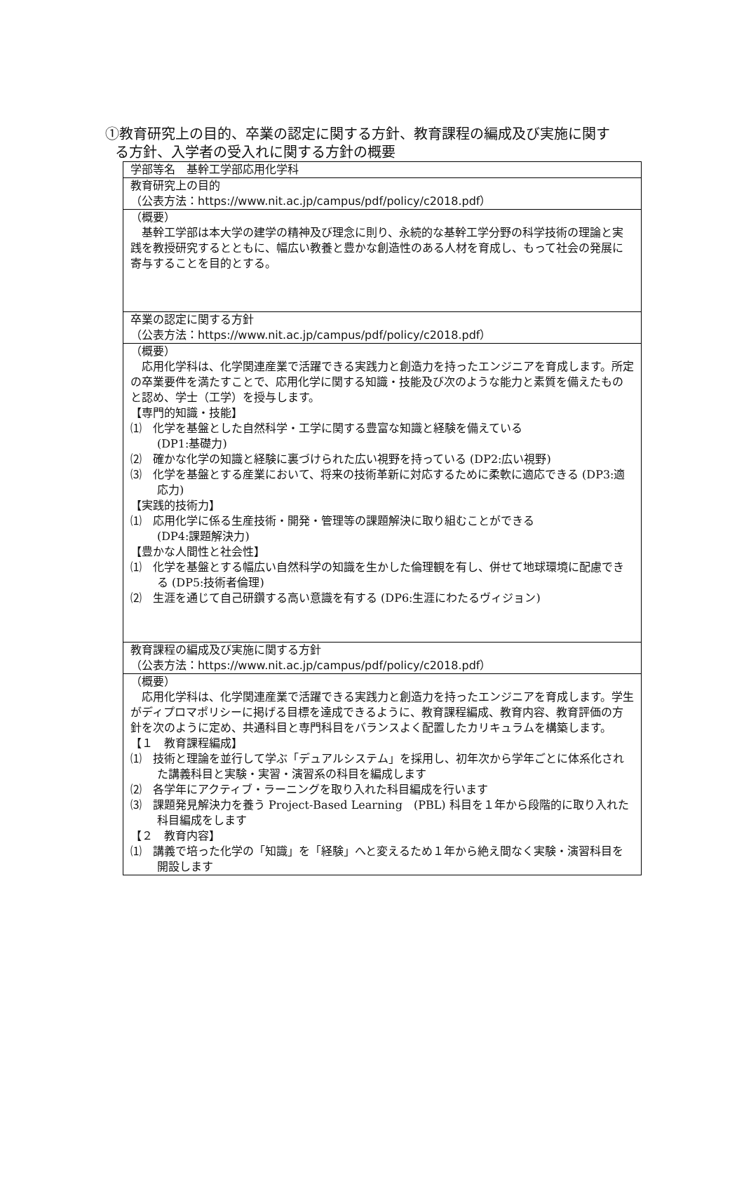①教育研究上の目的、卒業の認定に関する方針、教育課程の編成及び実施に関す
る方針、入学者の受入れに関する方針の概要
| 学部等名 基幹工学部応用化学科 |
| 教育研究上の目的 （公表方法： https://www.nit.ac.jp/campus/pdf/policy/c2018.pdf ） |
| （概要） 基幹工学部は本大学の建学の精神及び理念に則り、永続的な基幹工学分野の科学技術の理論と実践を教授研究するとともに、幅広い教養と豊かな創造性のある人材を育成し、もって社会の発展に寄与することを目的とする。 |
| 卒業の認定に関する方針 （公表方法： https://www.nit.ac.jp/campus/pdf/policy/c2018.pdf ） |
| （概要） 応用化学科は、化学関連産業で活躍できる実践力と創造力を持ったエンジニアを育成します。所定の卒業要件を満たすことで、応用化学に関する知識・技能及び次のような能力と素質を備えたものと認め、学士（工学）を授与します。 【専門的知識・技能】 ⑴ 化学を基盤とした自然科学・工学に関する豊富な知識と経験を備えている (DP1:基礎力) ⑵ 確かな化学の知識と経験に裏づけられた広い視野を持っている (DP2:広い視野) ⑶ 化学を基盤とする産業において、将来の技術革新に対応するために柔軟に適応できる (DP3:適応力) 【実践的技術力】 ⑴ 応用化学に係る生産技術・開発・管理等の課題解決に取り組むことができる (DP4:課題解決力) 【豊かな人間性と社会性】 ⑴ 化学を基盤とする幅広い自然科学の知識を生かした倫理観を有し、併せて地球環境に配慮できる (DP5:技術者倫理) ⑵ 生涯を通じて自己研鑽する高い意識を有する (DP6:生涯にわたるヴィジョン) |
| 教育課程の編成及び実施に関する方針 （公表方法： https://www.nit.ac.jp/campus/pdf/policy/c2018.pdf ） |
| （概要） 応用化学科は、化学関連産業で活躍できる実践力と創造力を持ったエンジニアを育成します。学生がディプロマポリシーに掲げる目標を達成できるように、教育課程編成、教育内容、教育評価の方針を次のように定め、共通科目と専門科目をバランスよく配置したカリキュラムを構築します。 【１ 教育課程編成】 ⑴ 技術と理論を並行して学ぶ「デュアルシステム」を採用し、初年次から学年ごとに体系化された講義科目と実験・実習・演習系の科目を編成します ⑵ 各学年にアクティブ・ラーニングを取り入れた科目編成を行います ⑶ 課題発見解決力を養う Project-Based Learning (PBL) 科目を１年から段階的に取り入れた科目編成をします 【２ 教育内容】 ⑴ 講義で培った化学の「知識」を「経験」へと変えるため１年から絶え間なく実験・演習科目を開設します |